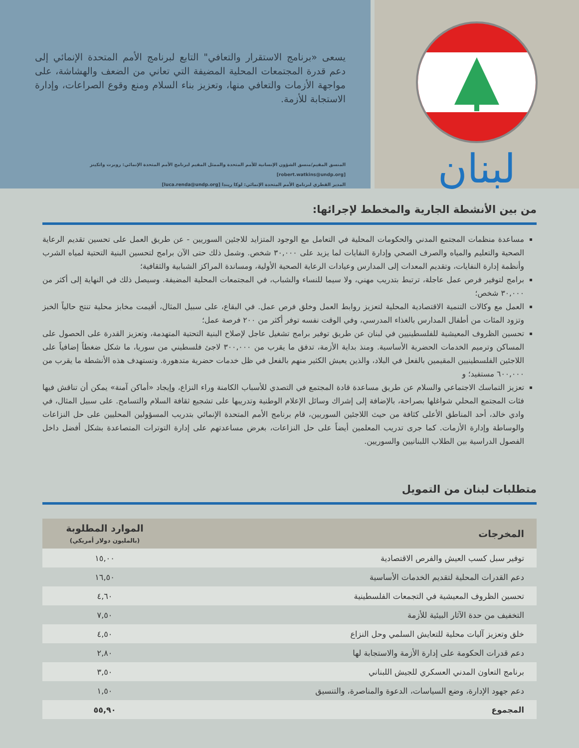لبنان
يسعى «برنامج الاستقرار والتعافي" التابع لبرنامج الأمم المتحدة الإنمائي إلى دعم قدرة المجتمعات المحلية المضيفة التي تعاني من الضعف والهشاشة، على مواجهة الأزمات والتعافي منها، وتعزيز بناء السلام ومنع وقوع الصراعات، وإدارة الاستجابة للأزمة.
المنسق المقيم/منسق الشؤون الإنسانية للأمم المتحدة والممثل المقيم لبرنامج الأمم المتحدة الإنمائي: روبرت واتكينز [robert.watkins@undp.org]
المدير القطري لبرنامج الأمم المتحدة الإنمائي: لوكا ريندا [luca.renda@undp.org]
من بين الأنشطة الجارية والمخطط لإجرائها:
مساعدة منظمات المجتمع المدني والحكومات المحلية في التعامل مع الوجود المتزايد للاجئين السوريين - عن طريق العمل على تحسين تقديم الرعاية الصحية والتعليم والمياه والصرف الصحي وإدارة النفايات لما يزيد على ٣٠,٠٠٠ شخص. وشمل ذلك حتى الآن برامج لتحسين البنية التحتية لمياه الشرب وأنظمة إدارة النفايات، وتقديم المعدات إلى المدارس وعيادات الرعاية الصحية الأولية، ومساندة المراكز الشبابية والثقافية؛
برامج لتوفير فرص عمل عاجلة، ترتبط بتدريب مهني، ولا سيما للنساء والشباب، في المجتمعات المحلية المضيفة. وسيصل ذلك في النهاية إلى أكثر من ٣٠,٠٠٠ شخص؛
العمل مع وكالات التنمية الاقتصادية المحلية لتعزيز روابط العمل وخلق فرص عمل. في البقاع، على سبيل المثال، أقيمت مخابز محلية تنتج حالياً الخبز وتزود المئات من أطفال المدارس بالغذاء المدرسي، وفي الوقت نفسه توفر أكثر من ٢٠٠ فرصة عمل؛
تحسين الظروف المعيشية للفلسطينيين في لبنان عن طريق توفير برامج تشغيل عاجل لإصلاح البنية التحتية المتهدمة، وتعزيز القدرة على الحصول على المساكن وترميم الخدمات الحضرية الأساسية. ومنذ بداية الأزمة، تدفق ما يقرب من ٣٠٠,٠٠٠ لاجئ فلسطيني من سوريا، ما شكل ضغطاً إضافياً على اللاجئين الفلسطينيين المقيمين بالفعل في البلاد، والذين يعيش الكثير منهم بالفعل في ظل خدمات حضرية متدهورة. وتستهدف هذه الأنشطة ما يقرب من ٦٠٠,٠٠٠ مستفيد؛ و
تعزيز التماسك الاجتماعي والسلام عن طريق مساعدة قادة المجتمع في التصدي للأسباب الكامنة وراء النزاع، وإيجاد «أماكن آمنة» يمكن أن تناقش فيها فئات المجتمع المحلي شواغلها بصراحة، بالإضافة إلى إشراك وسائل الإعلام الوطنية وتدريبها على تشجيع ثقافة السلام والتسامح. على سبيل المثال، في وادي خالد، أحد المناطق الأعلى كثافة من حيث اللاجئين السوريين، قام برنامج الأمم المتحدة الإنمائي بتدريب المسؤولين المحليين على حل النزاعات والوساطة وإدارة الأزمات. كما جرى تدريب المعلمين أيضاً على حل النزاعات، بغرض مساعدتهم على إدارة التوترات المتصاعدة بشكل أفضل داخل الفصول الدراسية بين الطلاب اللبنانيين والسوريين.
متطلبات لبنان من التمويل
| المخرجات | الموارد المطلوبة (بالمليون دولار أمريكي) |
| --- | --- |
| توفير سبل كسب العيش والفرص الاقتصادية | ١٥,٠٠ |
| دعم القدرات المحلية لتقديم الخدمات الأساسية | ١٦,٥٠ |
| تحسين الظروف المعيشية في التجمعات الفلسطينية | ٤,٦٠ |
| التخفيف من حدة الآثار البيئية للأزمة | ٧,٥٠ |
| خلق وتعزيز آليات محلية للتعايش السلمي وحل النزاع | ٤,٥٠ |
| دعم قدرات الحكومة على إدارة الأزمة والاستجابة لها | ٢,٨٠ |
| برنامج التعاون المدني العسكري للجيش اللبناني | ٣,٥٠ |
| دعم جهود الإدارة، وضع السياسات، الدعوة والمناصرة، والتنسيق | ١,٥٠ |
| المجموع | ٥٥,٩٠ |